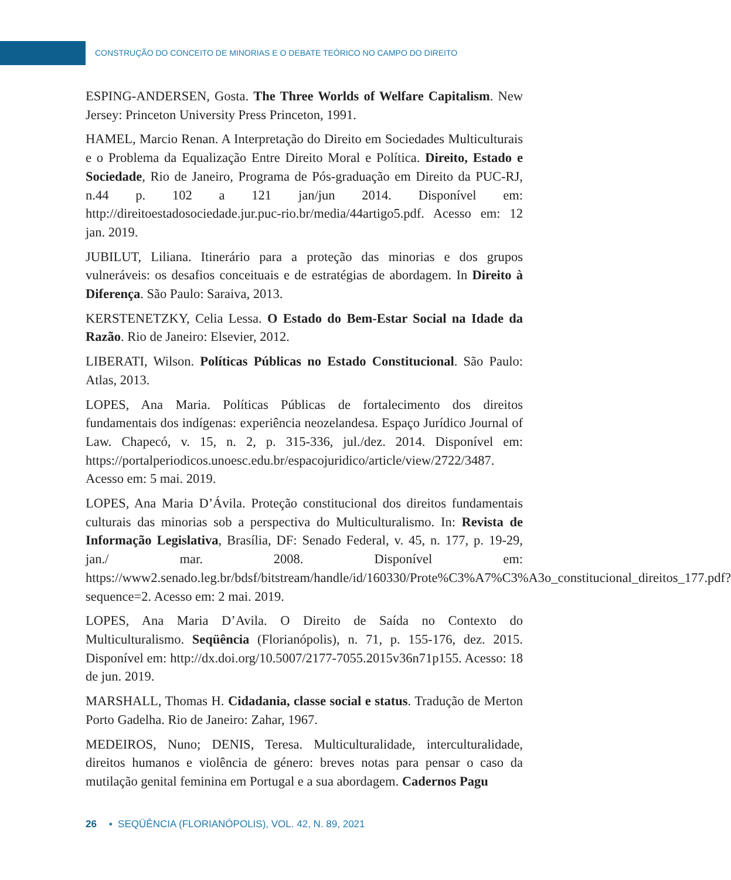CONSTRUÇÃO DO CONCEITO DE MINORIAS E O DEBATE TEÓRICO NO CAMPO DO DIREITO
ESPING-ANDERSEN, Gosta. The Three Worlds of Welfare Capitalism. New Jersey: Princeton University Press Princeton, 1991.
HAMEL, Marcio Renan. A Interpretação do Direito em Sociedades Multiculturais e o Problema da Equalização Entre Direito Moral e Política. Direito, Estado e Sociedade, Rio de Janeiro, Programa de Pós-graduação em Direito da PUC-RJ, n.44 p. 102 a 121 jan/jun 2014. Disponível em: http://direitoestadosociedade.jur.puc-rio.br/media/44artigo5.pdf. Acesso em: 12 jan. 2019.
JUBILUT, Liliana. Itinerário para a proteção das minorias e dos grupos vulneráveis: os desafios conceituais e de estratégias de abordagem. In Direito à Diferença. São Paulo: Saraiva, 2013.
KERSTENETZKY, Celia Lessa. O Estado do Bem-Estar Social na Idade da Razão. Rio de Janeiro: Elsevier, 2012.
LIBERATI, Wilson. Políticas Públicas no Estado Constitucional. São Paulo: Atlas, 2013.
LOPES, Ana Maria. Políticas Públicas de fortalecimento dos direitos fundamentais dos indígenas: experiência neozelandesa. Espaço Jurídico Journal of Law. Chapecó, v. 15, n. 2, p. 315-336, jul./dez. 2014. Disponível em: https://portalperiodicos.unoesc.edu.br/espacojuridico/article/view/2722/3487. Acesso em: 5 mai. 2019.
LOPES, Ana Maria D’Ávila. Proteção constitucional dos direitos fundamentais culturais das minorias sob a perspectiva do Multiculturalismo. In: Revista de Informação Legislativa, Brasília, DF: Senado Federal, v. 45, n. 177, p. 19-29, jan./ mar. 2008. Disponível em: https://www2.senado.leg.br/bdsf/bitstream/handle/id/160330/Prote%C3%A7%C3%A3o_constitucional_direitos_177.pdf?sequence=2. Acesso em: 2 mai. 2019.
LOPES, Ana Maria D’Avila. O Direito de Saída no Contexto do Multiculturalismo. Seqüência (Florianópolis), n. 71, p. 155-176, dez. 2015. Disponível em: http://dx.doi.org/10.5007/2177-7055.2015v36n71p155. Acesso: 18 de jun. 2019.
MARSHALL, Thomas H. Cidadania, classe social e status. Tradução de Merton Porto Gadelha. Rio de Janeiro: Zahar, 1967.
MEDEIROS, Nuno; DENIS, Teresa. Multiculturalidade, interculturalidade, direitos humanos e violência de género: breves notas para pensar o caso da mutilação genital feminina em Portugal e a sua abordagem. Cadernos Pagu
26 ▪ SEQÜÊNCIA (FLORIANÓPOLIS), VOL. 42, N. 89, 2021